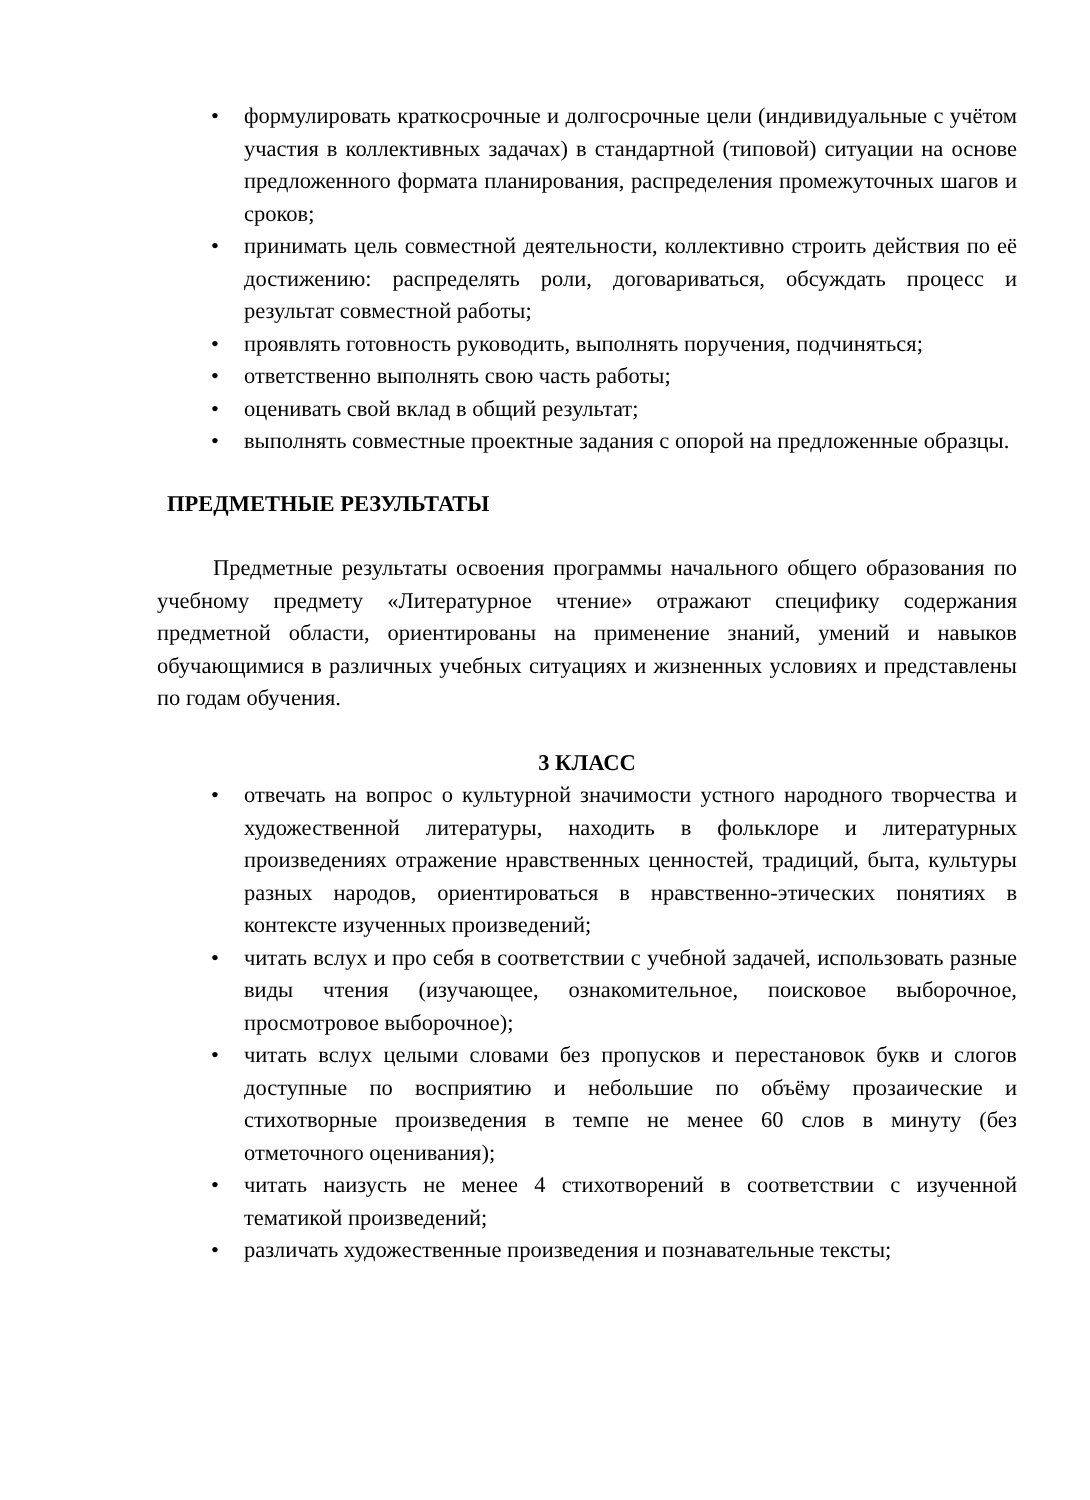• формулировать краткосрочные и долгосрочные цели (индивидуальные с учётом участия в коллективных задачах) в стандартной (типовой) ситуации на основе предложенного формата планирования, распределения промежуточных шагов и сроков;
• принимать цель совместной деятельности, коллективно строить действия по её достижению: распределять роли, договариваться, обсуждать процесс и результат совместной работы;
• проявлять готовность руководить, выполнять поручения, подчиняться;
• ответственно выполнять свою часть работы;
• оценивать свой вклад в общий результат;
• выполнять совместные проектные задания с опорой на предложенные образцы.
ПРЕДМЕТНЫЕ РЕЗУЛЬТАТЫ
Предметные результаты освоения программы начального общего образования по учебному предмету «Литературное чтение» отражают специфику содержания предметной области, ориентированы на применение знаний, умений и навыков обучающимися в различных учебных ситуациях и жизненных условиях и представлены по годам обучения.
3 КЛАСС
• отвечать на вопрос о культурной значимости устного народного творчества и художественной литературы, находить в фольклоре и литературных произведениях отражение нравственных ценностей, традиций, быта, культуры разных народов, ориентироваться в нравственно-этических понятиях в контексте изученных произведений;
• читать вслух и про себя в соответствии с учебной задачей, использовать разные виды чтения (изучающее, ознакомительное, поисковое выборочное, просмотровое выборочное);
• читать вслух целыми словами без пропусков и перестановок букв и слогов доступные по восприятию и небольшие по объёму прозаические и стихотворные произведения в темпе не менее 60 слов в минуту (без отметочного оценивания);
• читать наизусть не менее 4 стихотворений в соответствии с изученной тематикой произведений;
• различать художественные произведения и познавательные тексты;